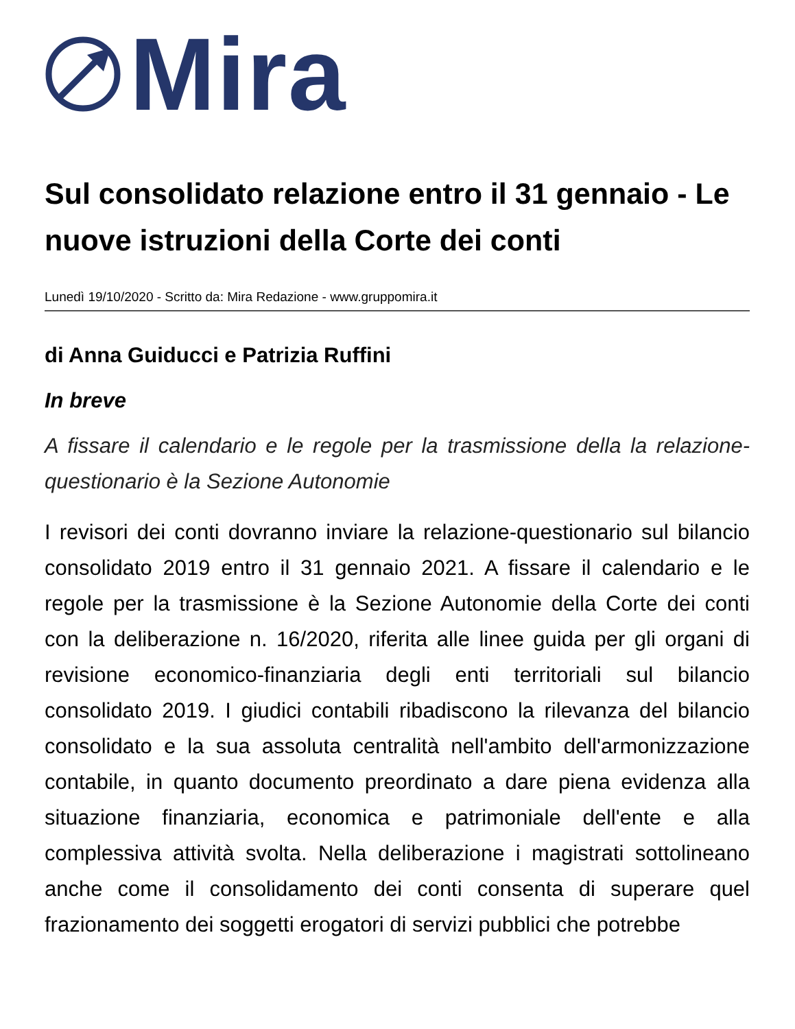Mira
Sul consolidato relazione entro il 31 gennaio - Le nuove istruzioni della Corte dei conti
Lunedì 19/10/2020 - Scritto da: Mira Redazione - www.gruppomira.it
di Anna Guiducci e Patrizia Ruffini
In breve
A fissare il calendario e le regole per la trasmissione della la relazione-questionario è la Sezione Autonomie
I revisori dei conti dovranno inviare la relazione-questionario sul bilancio consolidato 2019 entro il 31 gennaio 2021. A fissare il calendario e le regole per la trasmissione è la Sezione Autonomie della Corte dei conti con la deliberazione n. 16/2020, riferita alle linee guida per gli organi di revisione economico-finanziaria degli enti territoriali sul bilancio consolidato 2019. I giudici contabili ribadiscono la rilevanza del bilancio consolidato e la sua assoluta centralità nell'ambito dell'armonizzazione contabile, in quanto documento preordinato a dare piena evidenza alla situazione finanziaria, economica e patrimoniale dell'ente e alla complessiva attività svolta. Nella deliberazione i magistrati sottolineano anche come il consolidamento dei conti consenta di superare quel frazionamento dei soggetti erogatori di servizi pubblici che potrebbe